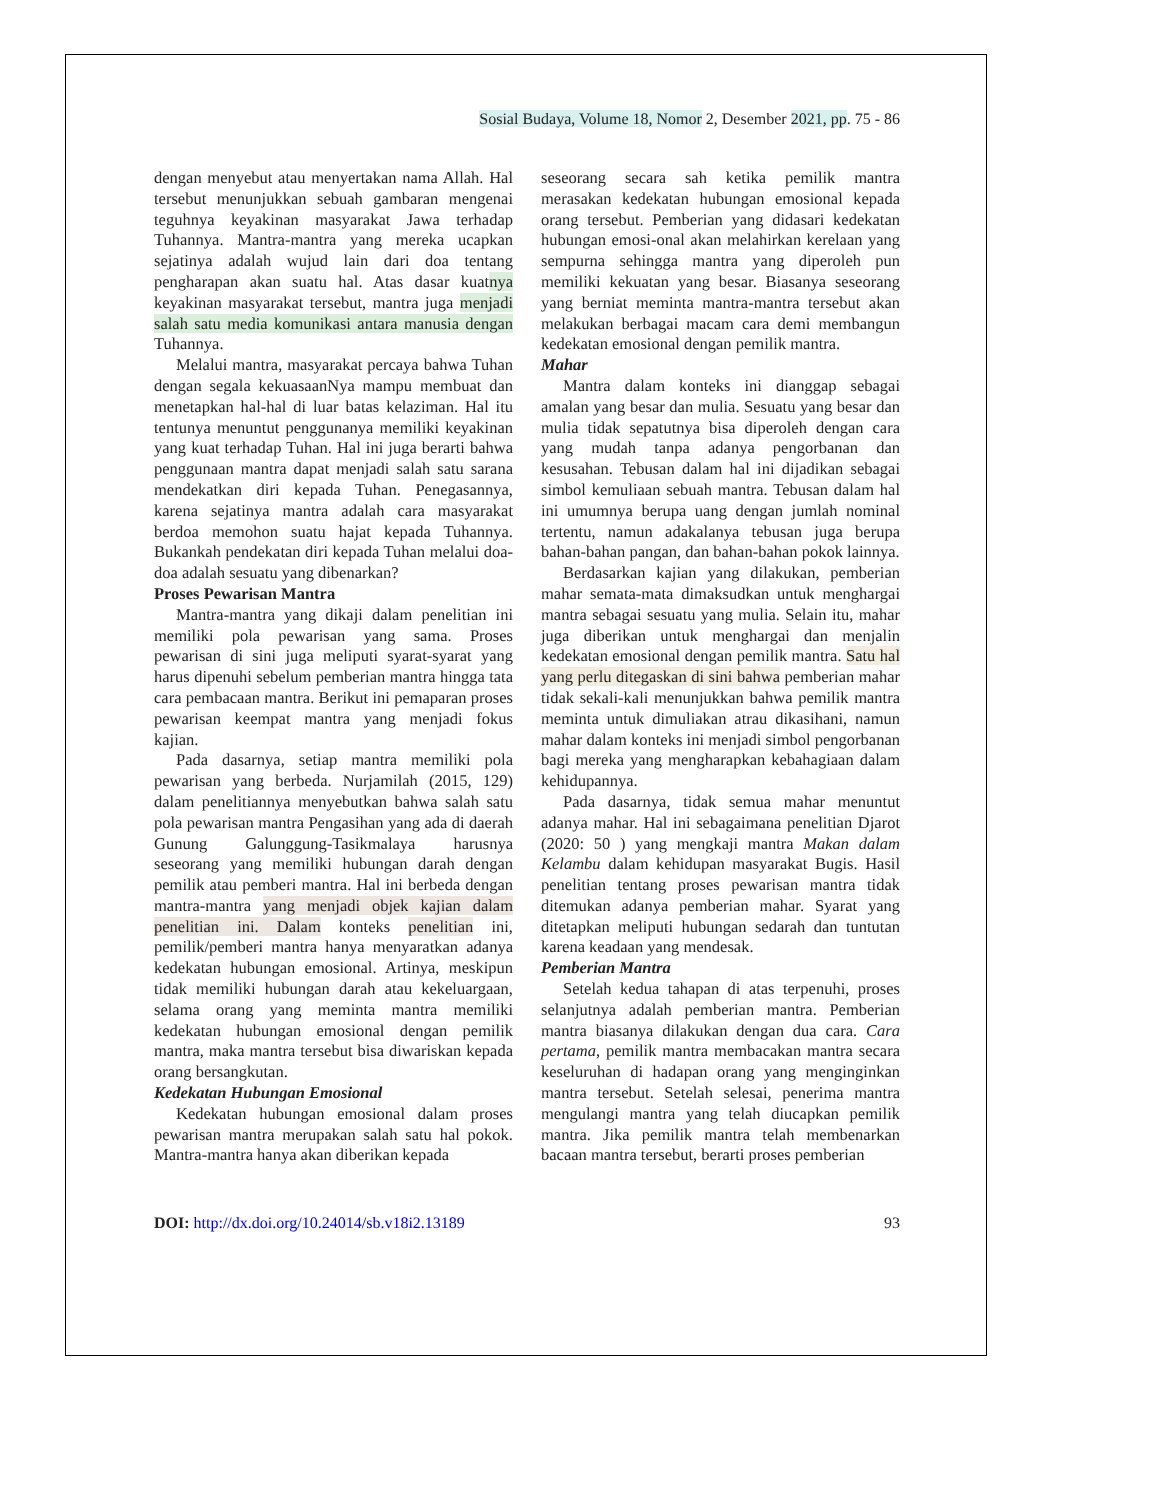Sosial Budaya, Volume 18, Nomor 2, Desember 2021, pp. 75 - 86
dengan menyebut atau menyertakan nama Allah. Hal tersebut menunjukkan sebuah gambaran mengenai teguhnya keyakinan masyarakat Jawa terhadap Tuhannya. Mantra-mantra yang mereka ucapkan sejatinya adalah wujud lain dari doa tentang pengharapan akan suatu hal. Atas dasar kuatnya keyakinan masyarakat tersebut, mantra juga menjadi salah satu media komunikasi antara manusia dengan Tuhannya.
Melalui mantra, masyarakat percaya bahwa Tuhan dengan segala kekuasaanNya mampu membuat dan menetapkan hal-hal di luar batas kelaziman. Hal itu tentunya menuntut penggunanya memiliki keyakinan yang kuat terhadap Tuhan. Hal ini juga berarti bahwa penggunaan mantra dapat menjadi salah satu sarana mendekatkan diri kepada Tuhan. Penegasannya, karena sejatinya mantra adalah cara masyarakat berdoa memohon suatu hajat kepada Tuhannya. Bukankah pendekatan diri kepada Tuhan melalui doa-doa adalah sesuatu yang dibenarkan?
Proses Pewarisan Mantra
Mantra-mantra yang dikaji dalam penelitian ini memiliki pola pewarisan yang sama. Proses pewarisan di sini juga meliputi syarat-syarat yang harus dipenuhi sebelum pemberian mantra hingga tata cara pembacaan mantra. Berikut ini pemaparan proses pewarisan keempat mantra yang menjadi fokus kajian.
Pada dasarnya, setiap mantra memiliki pola pewarisan yang berbeda. Nurjamilah (2015, 129) dalam penelitiannya menyebutkan bahwa salah satu pola pewarisan mantra Pengasihan yang ada di daerah Gunung Galunggung-Tasikmalaya harusnya seseorang yang memiliki hubungan darah dengan pemilik atau pemberi mantra. Hal ini berbeda dengan mantra-mantra yang menjadi objek kajian dalam penelitian ini. Dalam konteks penelitian ini, pemilik/pemberi mantra hanya menyaratkan adanya kedekatan hubungan emosional. Artinya, meskipun tidak memiliki hubungan darah atau kekeluargaan, selama orang yang meminta mantra memiliki kedekatan hubungan emosional dengan pemilik mantra, maka mantra tersebut bisa diwariskan kepada orang bersangkutan.
Kedekatan Hubungan Emosional
Kedekatan hubungan emosional dalam proses pewarisan mantra merupakan salah satu hal pokok. Mantra-mantra hanya akan diberikan kepada
seseorang secara sah ketika pemilik mantra merasakan kedekatan hubungan emosional kepada orang tersebut. Pemberian yang didasari kedekatan hubungan emosi-onal akan melahirkan kerelaan yang sempurna sehingga mantra yang diperoleh pun memiliki kekuatan yang besar. Biasanya seseorang yang berniat meminta mantra-mantra tersebut akan melakukan berbagai macam cara demi membangun kedekatan emosional dengan pemilik mantra.
Mahar
Mantra dalam konteks ini dianggap sebagai amalan yang besar dan mulia. Sesuatu yang besar dan mulia tidak sepatutnya bisa diperoleh dengan cara yang mudah tanpa adanya pengorbanan dan kesusahan. Tebusan dalam hal ini dijadikan sebagai simbol kemuliaan sebuah mantra. Tebusan dalam hal ini umumnya berupa uang dengan jumlah nominal tertentu, namun adakalanya tebusan juga berupa bahan-bahan pangan, dan bahan-bahan pokok lainnya.
Berdasarkan kajian yang dilakukan, pemberian mahar semata-mata dimaksudkan untuk menghargai mantra sebagai sesuatu yang mulia. Selain itu, mahar juga diberikan untuk menghargai dan menjalin kedekatan emosional dengan pemilik mantra. Satu hal yang perlu ditegaskan di sini bahwa pemberian mahar tidak sekali-kali menunjukkan bahwa pemilik mantra meminta untuk dimuliakan atrau dikasihani, namun mahar dalam konteks ini menjadi simbol pengorbanan bagi mereka yang mengharapkan kebahagiaan dalam kehidupannya.
Pada dasarnya, tidak semua mahar menuntut adanya mahar. Hal ini sebagaimana penelitian Djarot (2020: 50 ) yang mengkaji mantra Makan dalam Kelambu dalam kehidupan masyarakat Bugis. Hasil penelitian tentang proses pewarisan mantra tidak ditemukan adanya pemberian mahar. Syarat yang ditetapkan meliputi hubungan sedarah dan tuntutan karena keadaan yang mendesak.
Pemberian Mantra
Setelah kedua tahapan di atas terpenuhi, proses selanjutnya adalah pemberian mantra. Pemberian mantra biasanya dilakukan dengan dua cara. Cara pertama, pemilik mantra membacakan mantra secara keseluruhan di hadapan orang yang menginginkan mantra tersebut. Setelah selesai, penerima mantra mengulangi mantra yang telah diucapkan pemilik mantra. Jika pemilik mantra telah membenarkan bacaan mantra tersebut, berarti proses pemberian
DOI: http://dx.doi.org/10.24014/sb.v18i2.13189 93